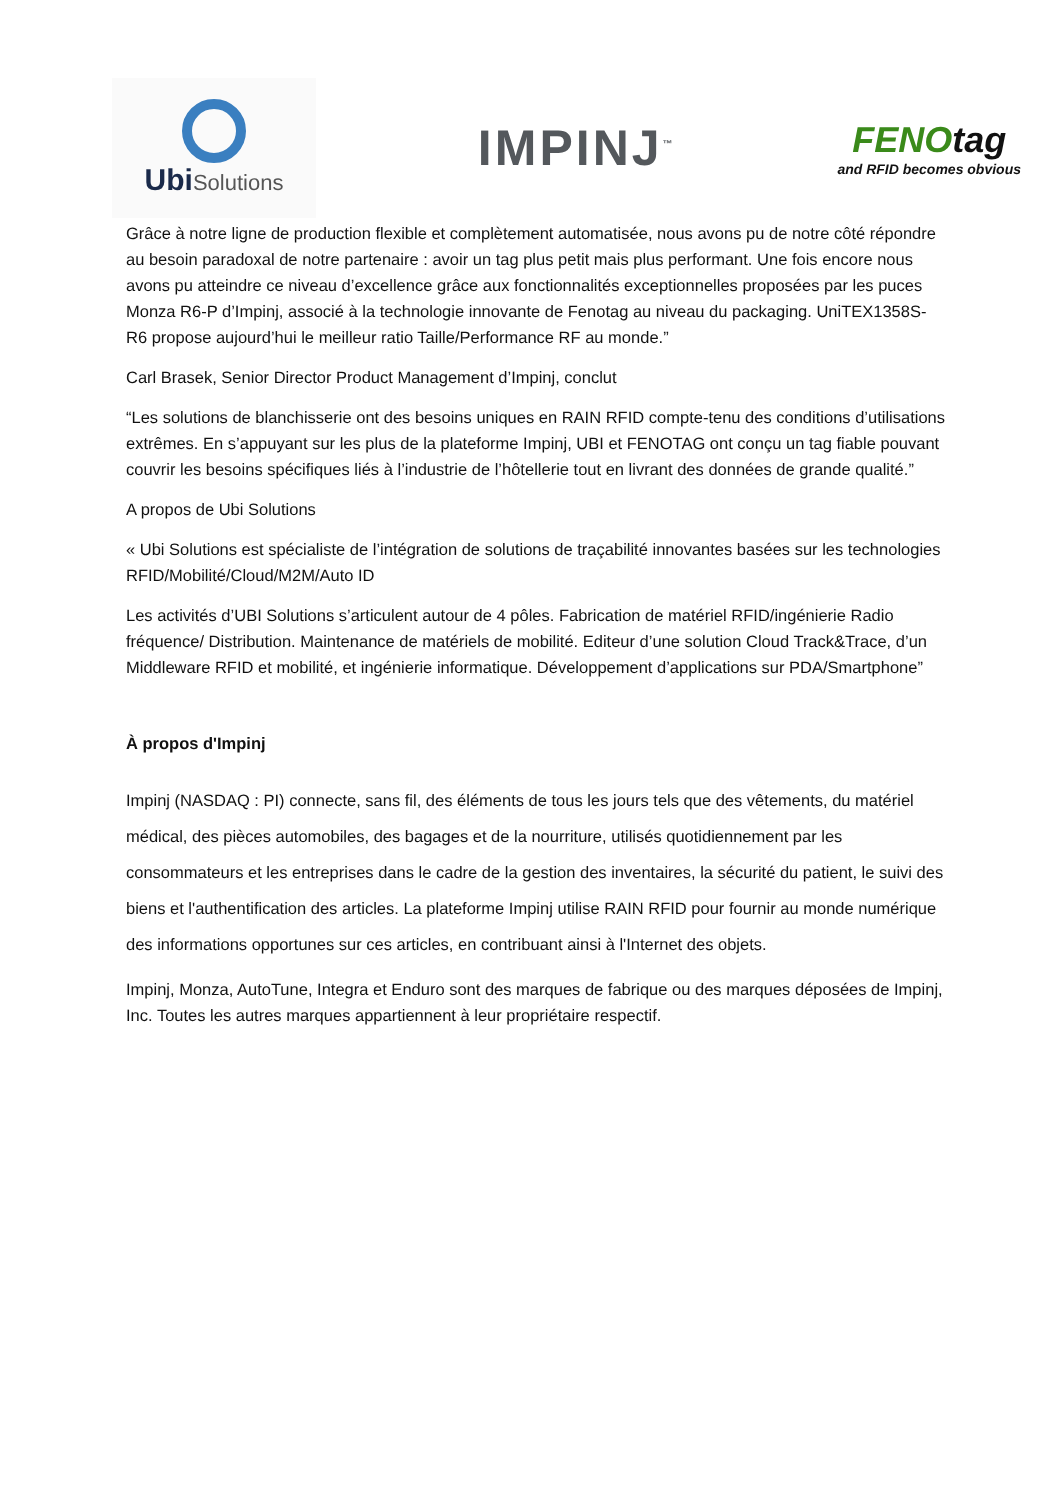UbiSolutions
IMPINJ<sup>™</sup>
FENOtag
and RFID becomes obvious
Grâce à notre ligne de production flexible et complètement automatisée, nous avons pu de notre côté répondre au besoin paradoxal de notre partenaire : avoir un tag plus petit mais plus performant. Une fois encore nous avons pu atteindre ce niveau d’excellence grâce aux fonctionnalités exceptionnelles proposées par les puces Monza R6-P d’Impinj, associé à la technologie innovante de Fenotag au niveau du packaging. UniTEX1358S-R6 propose aujourd’hui le meilleur ratio Taille/Performance RF au monde.”
Carl Brasek, Senior Director Product Management d’Impinj, conclut
“Les solutions de blanchisserie ont des besoins uniques en RAIN RFID compte-tenu des conditions d’utilisations extrêmes. En s’appuyant sur les plus de la plateforme Impinj, UBI et FENOTAG ont conçu un tag fiable pouvant couvrir les besoins spécifiques liés à l’industrie de l’hôtellerie tout en livrant des données de grande qualité.”
A propos de Ubi Solutions
« Ubi Solutions est spécialiste de l’intégration de solutions de traçabilité innovantes basées sur les technologies RFID/Mobilité/Cloud/M2M/Auto ID
Les activités d’UBI Solutions s’articulent autour de 4 pôles. Fabrication de matériel RFID/ingénierie Radio fréquence/ Distribution. Maintenance de matériels de mobilité. Editeur d’une solution Cloud Track&Trace, d’un Middleware RFID et mobilité, et ingénierie informatique. Développement d’applications sur PDA/Smartphone”
À propos d'Impinj
Impinj (NASDAQ : PI) connecte, sans fil, des éléments de tous les jours tels que des vêtements, du matériel médical, des pièces automobiles, des bagages et de la nourriture, utilisés quotidiennement par les consommateurs et les entreprises dans le cadre de la gestion des inventaires, la sécurité du patient, le suivi des biens et l'authentification des articles. La plateforme Impinj utilise RAIN RFID pour fournir au monde numérique des informations opportunes sur ces articles, en contribuant ainsi à l'Internet des objets.
Impinj, Monza, AutoTune, Integra et Enduro sont des marques de fabrique ou des marques déposées de Impinj, Inc. Toutes les autres marques appartiennent à leur propriétaire respectif.